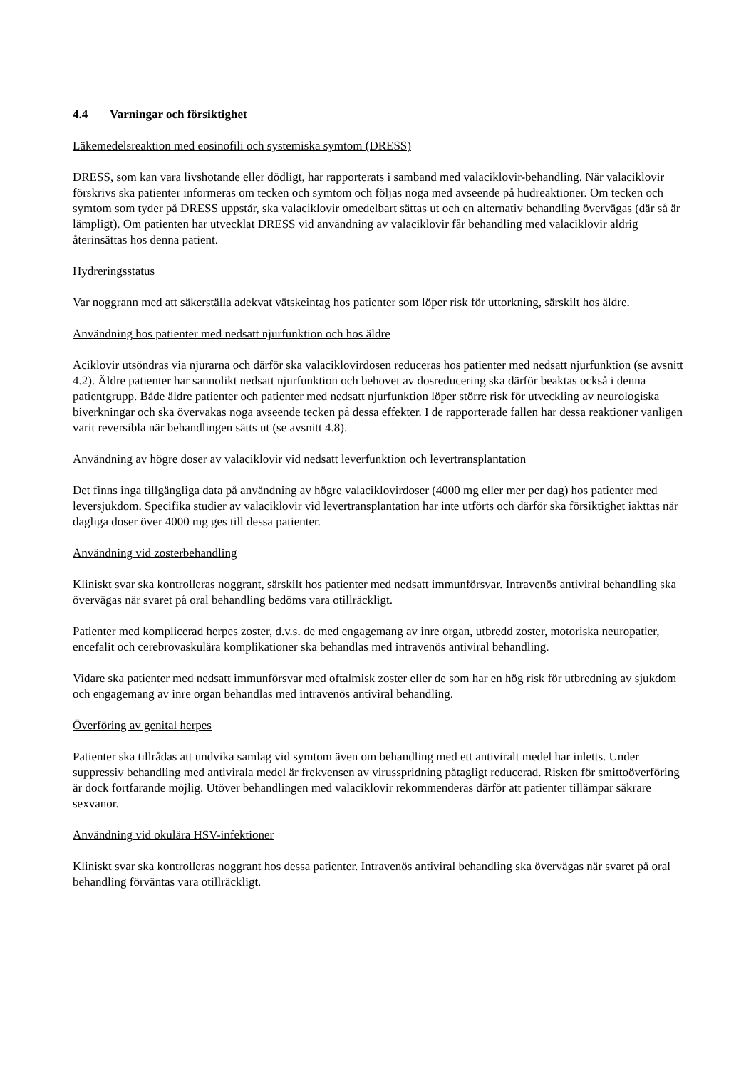4.4 Varningar och försiktighet
Läkemedelsreaktion med eosinofili och systemiska symtom (DRESS)
DRESS, som kan vara livshotande eller dödligt, har rapporterats i samband med valaciklovir-behandling. När valaciklovir förskrivs ska patienter informeras om tecken och symtom och följas noga med avseende på hudreaktioner. Om tecken och symtom som tyder på DRESS uppstår, ska valaciklovir omedelbart sättas ut och en alternativ behandling övervägas (där så är lämpligt). Om patienten har utvecklat DRESS vid användning av valaciklovir får behandling med valaciklovir aldrig återinsättas hos denna patient.
Hydreringsstatus
Var noggrann med att säkerställa adekvat vätskeintag hos patienter som löper risk för uttorkning, särskilt hos äldre.
Användning hos patienter med nedsatt njurfunktion och hos äldre
Aciklovir utsöndras via njurarna och därför ska valaciklovirdosen reduceras hos patienter med nedsatt njurfunktion (se avsnitt 4.2). Äldre patienter har sannolikt nedsatt njurfunktion och behovet av dosreducering ska därför beaktas också i denna patientgrupp. Både äldre patienter och patienter med nedsatt njurfunktion löper större risk för utveckling av neurologiska biverkningar och ska övervakas noga avseende tecken på dessa effekter. I de rapporterade fallen har dessa reaktioner vanligen varit reversibla när behandlingen sätts ut (se avsnitt 4.8).
Användning av högre doser av valaciklovir vid nedsatt leverfunktion och levertransplantation
Det finns inga tillgängliga data på användning av högre valaciklovirdoser (4000 mg eller mer per dag) hos patienter med leversjukdom. Specifika studier av valaciklovir vid levertransplantation har inte utförts och därför ska försiktighet iakttas när dagliga doser över 4000 mg ges till dessa patienter.
Användning vid zosterbehandling
Kliniskt svar ska kontrolleras noggrant, särskilt hos patienter med nedsatt immunförsvar. Intravenös antiviral behandling ska övervägas när svaret på oral behandling bedöms vara otillräckligt.
Patienter med komplicerad herpes zoster, d.v.s. de med engagemang av inre organ, utbredd zoster, motoriska neuropatier, encefalit och cerebrovaskulära komplikationer ska behandlas med intravenös antiviral behandling.
Vidare ska patienter med nedsatt immunförsvar med oftalmisk zoster eller de som har en hög risk för utbredning av sjukdom och engagemang av inre organ behandlas med intravenös antiviral behandling.
Överföring av genital herpes
Patienter ska tillrådas att undvika samlag vid symtom även om behandling med ett antiviralt medel har inletts. Under suppressiv behandling med antivirala medel är frekvensen av virusspridning påtagligt reducerad. Risken för smittoöverföring är dock fortfarande möjlig. Utöver behandlingen med valaciklovir rekommenderas därför att patienter tillämpar säkrare sexvanor.
Användning vid okulära HSV-infektioner
Kliniskt svar ska kontrolleras noggrant hos dessa patienter. Intravenös antiviral behandling ska övervägas när svaret på oral behandling förväntas vara otillräckligt.